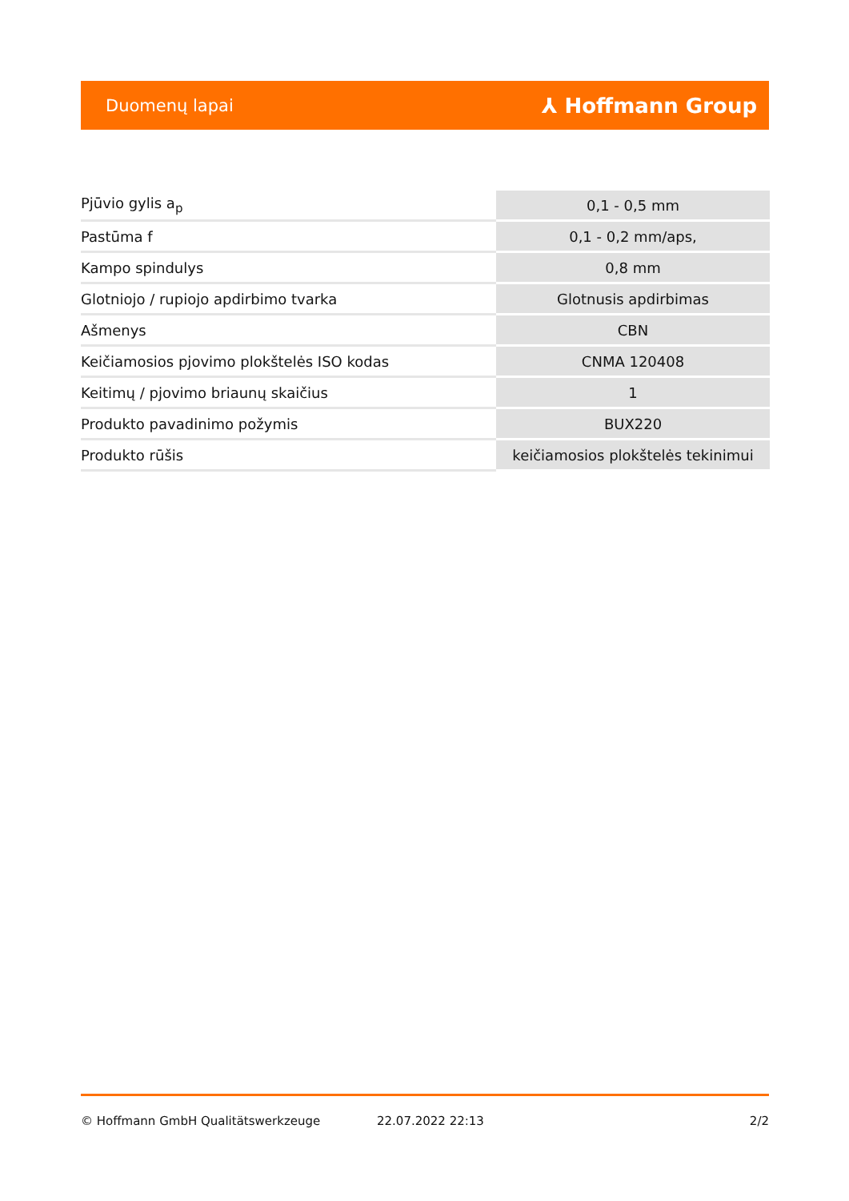Duomenų lapai ⅄ Hoffmann Group
| Pjūvio gylis a<sub>p</sub> | 0,1 - 0,5 mm |
| Pastūma f | 0,1 - 0,2 mm/aps, |
| Kampo spindulys | 0,8 mm |
| Glotniojo / rupiojo apdirbimo tvarka | Glotnusis apdirbimas |
| Ašmenys | CBN |
| Keičiamosios pjovimo plokštelės ISO kodas | CNMA 120408 |
| Keitimų / pjovimo briaunų skaičius | 1 |
| Produkto pavadinimo požymis | BUX220 |
| Produkto rūšis | keičiamosios plokštelės tekinimui |
© Hoffmann GmbH Qualitätswerkzeuge 22.07.2022 22:13 2/2